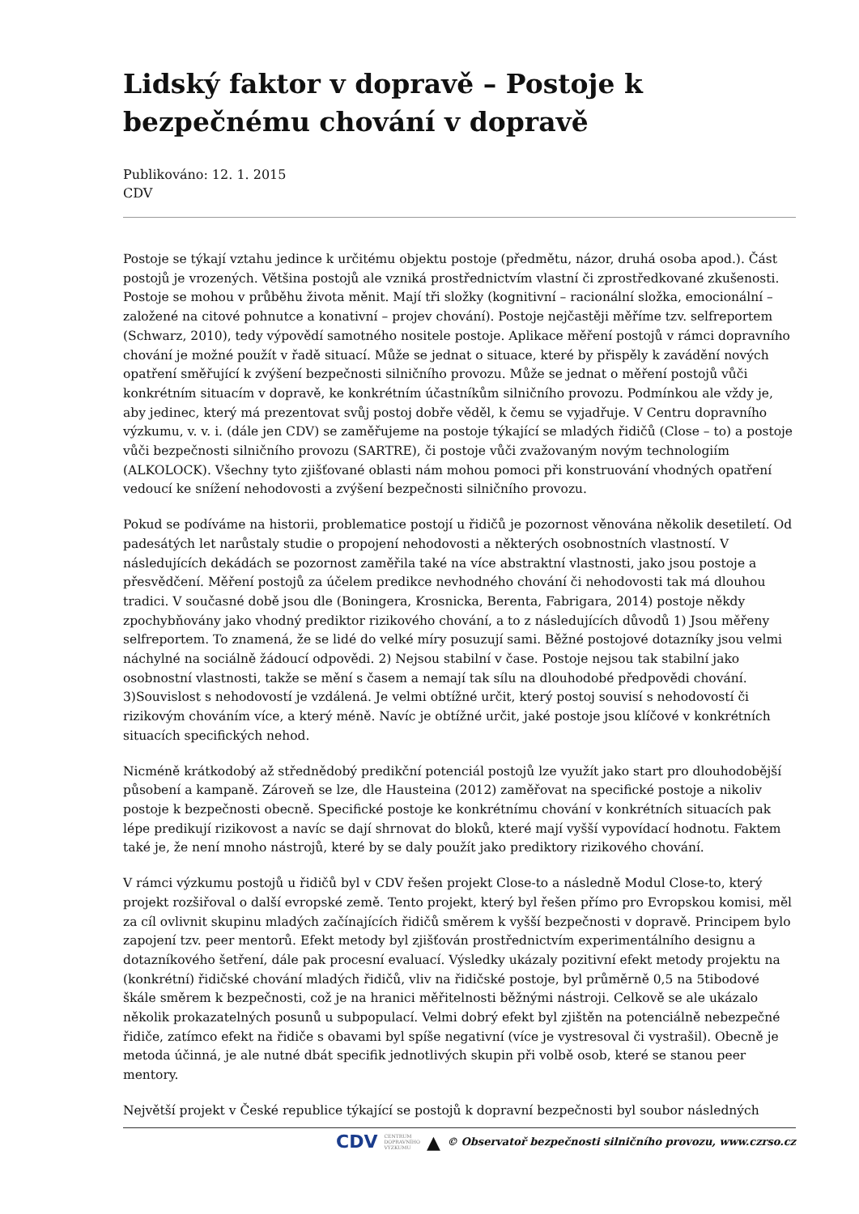Lidský faktor v dopravě – Postoje k bezpečnému chování v dopravě
Publikováno: 12. 1. 2015
CDV
Postoje se týkají vztahu jedince k určitému objektu postoje (předmětu, názor, druhá osoba apod.). Část postojů je vrozených. Většina postojů ale vzniká prostřednictvím vlastní či zprostředkované zkušenosti. Postoje se mohou v průběhu života měnit. Mají tři složky (kognitivní – racionální složka, emocionální – založené na citové pohnutce a konativní – projev chování). Postoje nejčastěji měříme tzv. selfreportem (Schwarz, 2010), tedy výpovědí samotného nositele postoje. Aplikace měření postojů v rámci dopravního chování je možné použít v řadě situací. Může se jednat o situace, které by přispěly k zavádění nových opatření směřující k zvýšení bezpečnosti silničního provozu. Může se jednat o měření postojů vůči konkrétním situacím v dopravě, ke konkrétním účastníkům silničního provozu. Podmínkou ale vždy je, aby jedinec, který má prezentovat svůj postoj dobře věděl, k čemu se vyjadřuje. V Centru dopravního výzkumu, v. v. i. (dále jen CDV) se zaměřujeme na postoje týkající se mladých řidičů (Close – to) a postoje vůči bezpečnosti silničního provozu (SARTRE), či postoje vůči zvažovaným novým technologiím (ALKOLOCK). Všechny tyto zjišťované oblasti nám mohou pomoci při konstruování vhodných opatření vedoucí ke snížení nehodovosti a zvýšení bezpečnosti silničního provozu.
Pokud se podíváme na historii, problematice postojí u řidičů je pozornost věnována několik desetiletí. Od padesátých let narůstaly studie o propojení nehodovosti a některých osobnostních vlastností. V následujících dekádách se pozornost zaměřila také na více abstraktní vlastnosti, jako jsou postoje a přesvědčení. Měření postojů za účelem predikce nevhodného chování či nehodovosti tak má dlouhou tradici. V současné době jsou dle (Boningera, Krosnicka, Berenta, Fabrigara, 2014) postoje někdy zpochybňovány jako vhodný prediktor rizikového chování, a to z následujících důvodů 1) Jsou měřeny selfreportem. To znamená, že se lidé do velké míry posuzují sami. Běžné postojové dotazníky jsou velmi náchylné na sociálně žádoucí odpovědi. 2) Nejsou stabilní v čase. Postoje nejsou tak stabilní jako osobnostní vlastnosti, takže se mění s časem a nemají tak sílu na dlouhodobé předpovědi chování. 3)Souvislost s nehodovostí je vzdálená. Je velmi obtížné určit, který postoj souvisí s nehodovostí či rizikovým chováním více, a který méně. Navíc je obtížné určit, jaké postoje jsou klíčové v konkrétních situacích specifických nehod.
Nicméně krátkodobý až střednědobý predikční potenciál postojů lze využít jako start pro dlouhodobější působení a kampaně. Zároveň se lze, dle Hausteina (2012) zaměřovat na specifické postoje a nikoliv postoje k bezpečnosti obecně. Specifické postoje ke konkrétnímu chování v konkrétních situacích pak lépe predikují rizikovost a navíc se dají shrnovat do bloků, které mají vyšší vypovídací hodnotu. Faktem také je, že není mnoho nástrojů, které by se daly použít jako prediktory rizikového chování.
V rámci výzkumu postojů u řidičů byl v CDV řešen projekt Close-to a následně Modul Close-to, který projekt rozšiřoval o další evropské země. Tento projekt, který byl řešen přímo pro Evropskou komisi, měl za cíl ovlivnit skupinu mladých začínajících řidičů směrem k vyšší bezpečnosti v dopravě. Principem bylo zapojení tzv. peer mentorů. Efekt metody byl zjišťován prostřednictvím experimentálního designu a dotazníkového šetření, dále pak procesní evaluací. Výsledky ukázaly pozitivní efekt metody projektu na (konkrétní) řidičské chování mladých řidičů, vliv na řidičské postoje, byl průměrně 0,5 na 5tibodové škále směrem k bezpečnosti, což je na hranici měřitelnosti běžnými nástroji. Celkově se ale ukázalo několik prokazatelných posunů u subpopulací. Velmi dobrý efekt byl zjištěn na potenciálně nebezpečné řidiče, zatímco efekt na řidiče s obavami byl spíše negativní (více je vystresoval či vystrašil). Obecně je metoda účinná, je ale nutné dbát specifik jednotlivých skupin při volbě osob, které se stanou peer mentory.
Největší projekt v České republice týkající se postojů k dopravní bezpečnosti byl soubor následných
CDV CENTRUM
DOPRAVNÍHO
VÝZKUMU ▲ © Observatoř bezpečnosti silničního provozu, www.czrso.cz